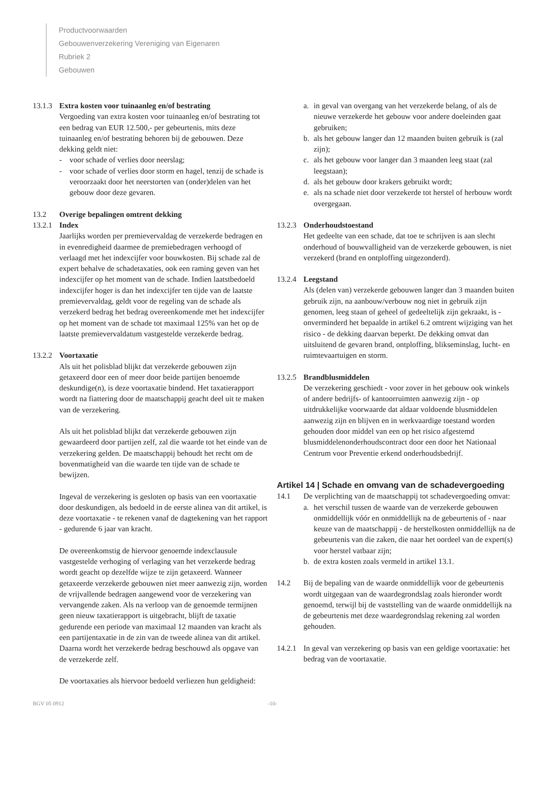Productvoorwaarden
Gebouwenverzekering Vereniging van Eigenaren
Rubriek 2
Gebouwen
13.1.3
Extra kosten voor tuinaanleg en/of bestrating
Vergoeding van extra kosten voor tuinaanleg en/of bestrating tot een bedrag van EUR 12.500,- per gebeurtenis, mits deze tuinaanleg en/of bestrating behoren bij de gebouwen. Deze dekking geldt niet:
- voor schade of verlies door neerslag;
- voor schade of verlies door storm en hagel, tenzij de schade is veroorzaakt door het neerstorten van (onder)delen van het gebouw door deze gevaren.
13.2 Overige bepalingen omtrent dekking
13.2.1
Index
Jaarlijks worden per premievervaldag de verzekerde bedragen en in evenredigheid daarmee de premiebedragen verhoogd of verlaagd met het indexcijfer voor bouwkosten. Bij schade zal de expert behalve de schadetaxaties, ook een raming geven van het indexcijfer op het moment van de schade. Indien laatstbedoeld indexcijfer hoger is dan het indexcijfer ten tijde van de laatste premievervaldag, geldt voor de regeling van de schade als verzekerd bedrag het bedrag overeenkomende met het indexcijfer op het moment van de schade tot maximaal 125% van het op de laatste premievervaldatum vastgestelde verzekerde bedrag.
13.2.2
Voortaxatie
Als uit het polisblad blijkt dat verzekerde gebouwen zijn getaxeerd door een of meer door beide partijen benoemde deskundige(n), is deze voortaxatie bindend. Het taxatierapport wordt na fiattering door de maatschappij geacht deel uit te maken van de verzekering.
Als uit het polisblad blijkt dat verzekerde gebouwen zijn gewaardeerd door partijen zelf, zal die waarde tot het einde van de verzekering gelden. De maatschappij behoudt het recht om de bovenmatigheid van die waarde ten tijde van de schade te bewijzen.
Ingeval de verzekering is gesloten op basis van een voortaxatie door deskundigen, als bedoeld in de eerste alinea van dit artikel, is deze voortaxatie - te rekenen vanaf de dagtekening van het rapport - gedurende 6 jaar van kracht.
De overeenkomstig de hiervoor genoemde indexclausule vastgestelde verhoging of verlaging van het verzekerde bedrag wordt geacht op dezelfde wijze te zijn getaxeerd. Wanneer getaxeerde verzekerde gebouwen niet meer aanwezig zijn, worden de vrijvallende bedragen aangewend voor de verzekering van vervangende zaken. Als na verloop van de genoemde termijnen geen nieuw taxatierapport is uitgebracht, blijft de taxatie gedurende een periode van maximaal 12 maanden van kracht als een partijentaxatie in de zin van de tweede alinea van dit artikel. Daarna wordt het verzekerde bedrag beschouwd als opgave van de verzekerde zelf.
De voortaxaties als hiervoor bedoeld verliezen hun geldigheid:
a. in geval van overgang van het verzekerde belang, of als de nieuwe verzekerde het gebouw voor andere doeleinden gaat gebruiken;
b. als het gebouw langer dan 12 maanden buiten gebruik is (zal zijn);
c. als het gebouw voor langer dan 3 maanden leeg staat (zal leegstaan);
d. als het gebouw door krakers gebruikt wordt;
e. als na schade niet door verzekerde tot herstel of herbouw wordt overgegaan.
13.2.3
Onderhoudstoestand
Het gedeelte van een schade, dat toe te schrijven is aan slecht onderhoud of bouwvalligheid van de verzekerde gebouwen, is niet verzekerd (brand en ontploffing uitgezonderd).
13.2.4
Leegstand
Als (delen van) verzekerde gebouwen langer dan 3 maanden buiten gebruik zijn, na aanbouw/verbouw nog niet in gebruik zijn genomen, leeg staan of geheel of gedeeltelijk zijn gekraakt, is - onverminderd het bepaalde in artikel 6.2 omtrent wijziging van het risico - de dekking daarvan beperkt. De dekking omvat dan uitsluitend de gevaren brand, ontploffing, blikseminslag, lucht- en ruimtevaartuigen en storm.
13.2.5
Brandblusmiddelen
De verzekering geschiedt - voor zover in het gebouw ook winkels of andere bedrijfs- of kantoorruimten aanwezig zijn - op uitdrukkelijke voorwaarde dat aldaar voldoende blusmiddelen aanwezig zijn en blijven en in werkvaardige toestand worden gehouden door middel van een op het risico afgestemd blusmiddelenonderhoudscontract door een door het Nationaal Centrum voor Preventie erkend onderhoudsbedrijf.
Artikel 14 | Schade en omvang van de schadevergoeding
14.1 De verplichting van de maatschappij tot schadevergoeding omvat:
a. het verschil tussen de waarde van de verzekerde gebouwen onmiddellijk vóór en onmiddellijk na de gebeurtenis of - naar keuze van de maatschappij - de herstelkosten onmiddellijk na de gebeurtenis van die zaken, die naar het oordeel van de expert(s) voor herstel vatbaar zijn;
b. de extra kosten zoals vermeld in artikel 13.1.
14.2 Bij de bepaling van de waarde onmiddellijk voor de gebeurtenis wordt uitgegaan van de waardegrondslag zoals hieronder wordt genoemd, terwijl bij de vaststelling van de waarde onmiddellijk na de gebeurtenis met deze waardegrondslag rekening zal worden gehouden.
14.2.1
In geval van verzekering op basis van een geldige voortaxatie: het bedrag van de voortaxatie.
BGV 05 0912 -10-